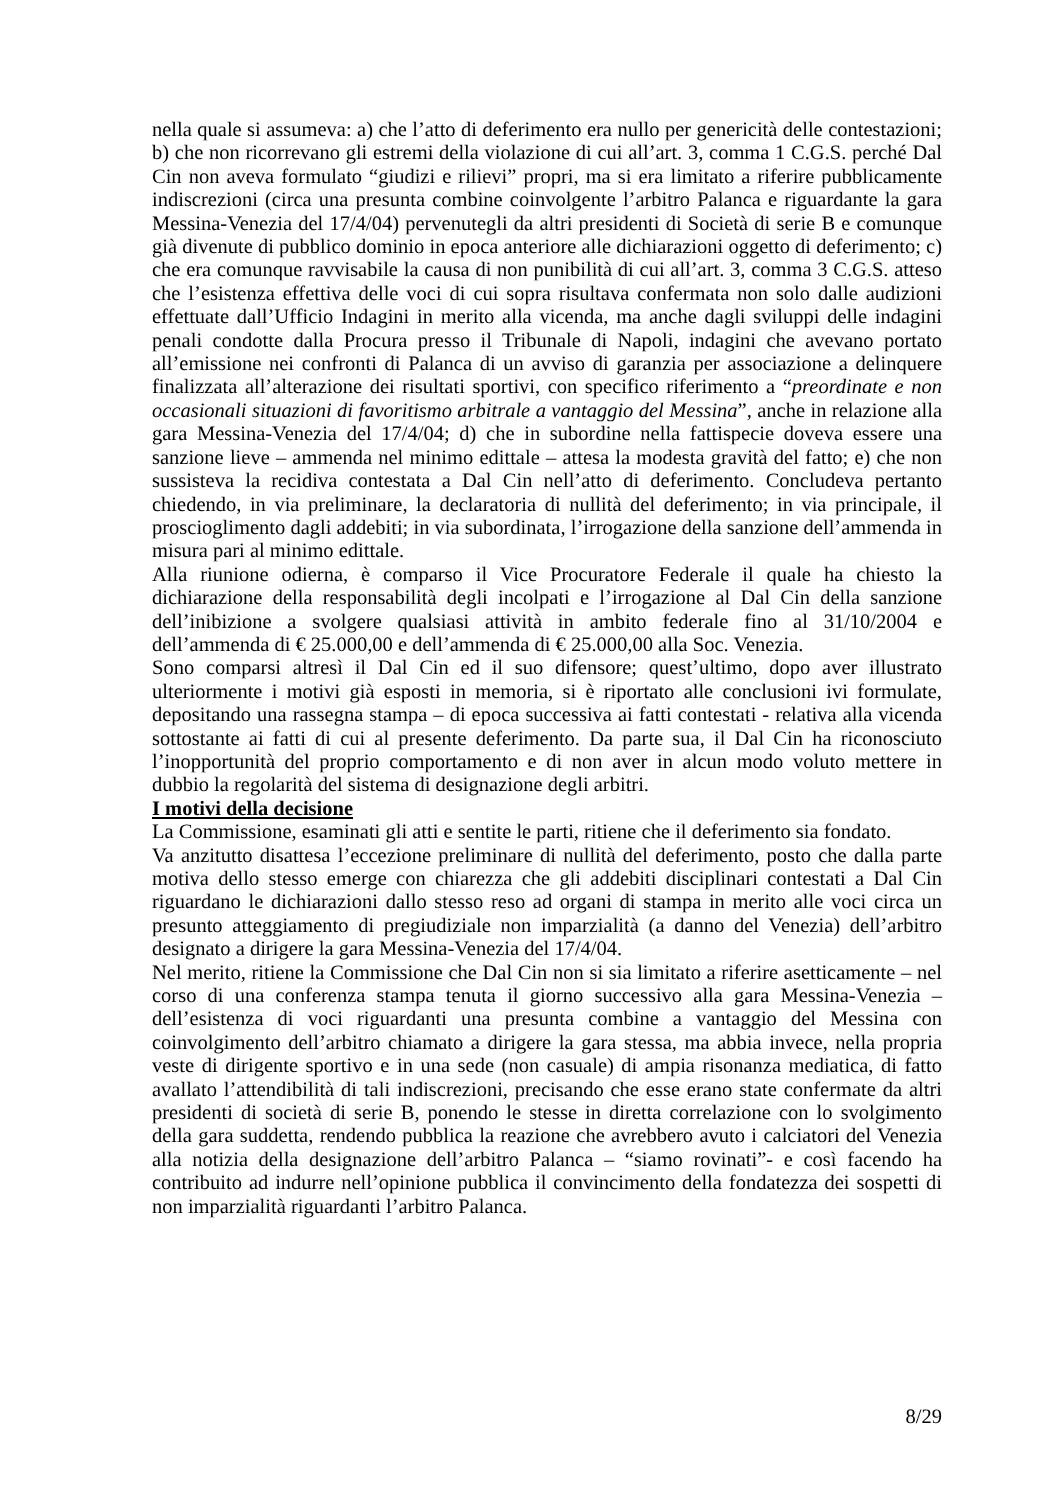nella quale si assumeva: a) che l’atto di deferimento era nullo per genericità delle contestazioni; b) che non ricorrevano gli estremi della violazione di cui all’art. 3, comma 1 C.G.S. perché Dal Cin non aveva formulato “giudizi e rilievi” propri, ma si era limitato a riferire pubblicamente indiscrezioni (circa una presunta combine coinvolgente l’arbitro Palanca e riguardante la gara Messina-Venezia del 17/4/04) pervenutegli da altri presidenti di Società di serie B e comunque già divenute di pubblico dominio in epoca anteriore alle dichiarazioni oggetto di deferimento; c) che era comunque ravvisabile la causa di non punibilità di cui all’art. 3, comma 3 C.G.S. atteso che l’esistenza effettiva delle voci di cui sopra risultava confermata non solo dalle audizioni effettuate dall’Ufficio Indagini in merito alla vicenda, ma anche dagli sviluppi delle indagini penali condotte dalla Procura presso il Tribunale di Napoli, indagini che avevano portato all’emissione nei confronti di Palanca di un avviso di garanzia per associazione a delinquere finalizzata all’alterazione dei risultati sportivi, con specifico riferimento a “preordinate e non occasionali situazioni di favoritismo arbitrale a vantaggio del Messina”, anche in relazione alla gara Messina-Venezia del 17/4/04; d) che in subordine nella fattispecie doveva essere una sanzione lieve – ammenda nel minimo edittale – attesa la modesta gravità del fatto; e) che non sussisteva la recidiva contestata a Dal Cin nell’atto di deferimento. Concludeva pertanto chiedendo, in via preliminare, la declaratoria di nullità del deferimento; in via principale, il proscioglimento dagli addebiti; in via subordinata, l’irrogazione della sanzione dell’ammenda in misura pari al minimo edittale.
Alla riunione odierna, è comparso il Vice Procuratore Federale il quale ha chiesto la dichiarazione della responsabilità degli incolpati e l’irrogazione al Dal Cin della sanzione dell’inibizione a svolgere qualsiasi attività in ambito federale fino al 31/10/2004 e dell’ammenda di € 25.000,00 e dell’ammenda di € 25.000,00 alla Soc. Venezia.
Sono comparsi altresì il Dal Cin ed il suo difensore; quest’ultimo, dopo aver illustrato ulteriormente i motivi già esposti in memoria, si è riportato alle conclusioni ivi formulate, depositando una rassegna stampa – di epoca successiva ai fatti contestati - relativa alla vicenda sottostante ai fatti di cui al presente deferimento. Da parte sua, il Dal Cin ha riconosciuto l’inopportunità del proprio comportamento e di non aver in alcun modo voluto mettere in dubbio la regolarità del sistema di designazione degli arbitri.
I motivi della decisione
La Commissione, esaminati gli atti e sentite le parti, ritiene che il deferimento sia fondato.
Va anzitutto disattesa l’eccezione preliminare di nullità del deferimento, posto che dalla parte motiva dello stesso emerge con chiarezza che gli addebiti disciplinari contestati a Dal Cin riguardano le dichiarazioni dallo stesso reso ad organi di stampa in merito alle voci circa un presunto atteggiamento di pregiudiziale non imparzialità (a danno del Venezia) dell’arbitro designato a dirigere la gara Messina-Venezia del 17/4/04.
Nel merito, ritiene la Commissione che Dal Cin non si sia limitato a riferire asetticamente – nel corso di una conferenza stampa tenuta il giorno successivo alla gara Messina-Venezia – dell’esistenza di voci riguardanti una presunta combine a vantaggio del Messina con coinvolgimento dell’arbitro chiamato a dirigere la gara stessa, ma abbia invece, nella propria veste di dirigente sportivo e in una sede (non casuale) di ampia risonanza mediatica, di fatto avallato l’attendibilità di tali indiscrezioni, precisando che esse erano state confermate da altri presidenti di società di serie B, ponendo le stesse in diretta correlazione con lo svolgimento della gara suddetta, rendendo pubblica la reazione che avrebbero avuto i calciatori del Venezia alla notizia della designazione dell’arbitro Palanca – “siamo rovinati”- e così facendo ha contribuito ad indurre nell’opinione pubblica il convincimento della fondatezza dei sospetti di non imparzialità riguardanti l’arbitro Palanca.
8/29